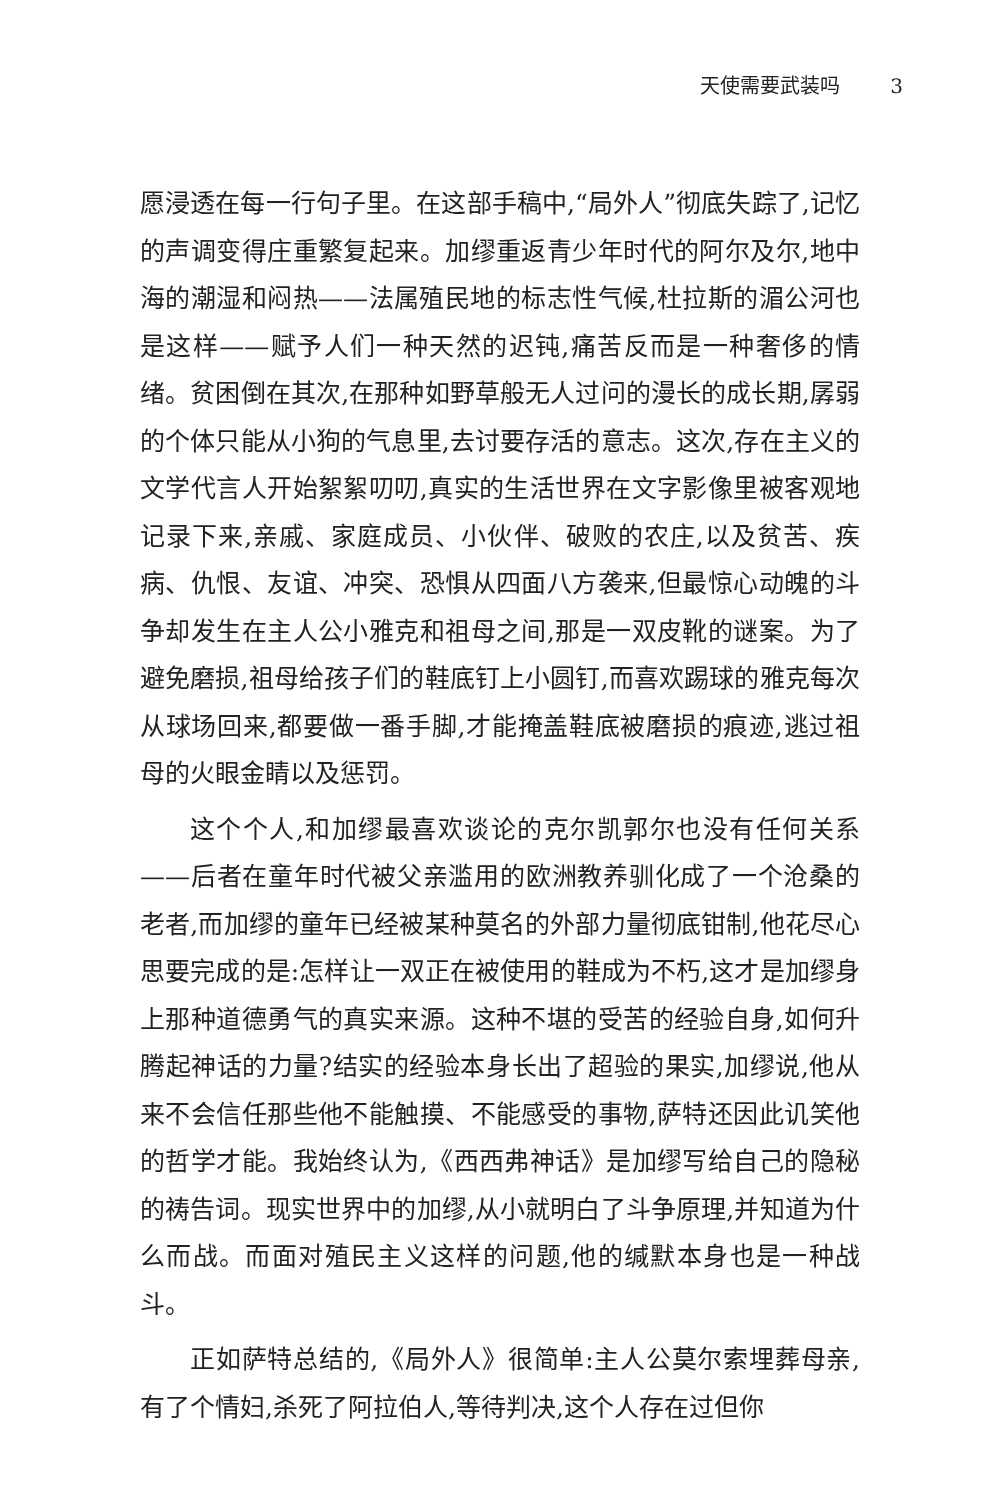天使需要武装吗 3
愿浸透在每一行句子里。在这部手稿中,“局外人”彻底失踪了,记忆的声调变得庄重繁复起来。加缪重返青少年时代的阿尔及尔,地中海的潮湿和闷热——法属殖民地的标志性气候,杜拉斯的湄公河也是这样——赋予人们一种天然的迟钝,痛苦反而是一种奢侈的情绪。贫困倒在其次,在那种如野草般无人过问的漫长的成长期,孱弱的个体只能从小狗的气息里,去讨要存活的意志。这次,存在主义的文学代言人开始絮絮叨叨,真实的生活世界在文字影像里被客观地记录下来,亲戚、家庭成员、小伙伴、破败的农庄,以及贫苦、疾病、仇恨、友谊、冲突、恐惧从四面八方袭来,但最惊心动魄的斗争却发生在主人公小雅克和祖母之间,那是一双皮靴的谜案。为了避免磨损,祖母给孩子们的鞋底钉上小圆钉,而喜欢踢球的雅克每次从球场回来,都要做一番手脚,才能掩盖鞋底被磨损的痕迹,逃过祖母的火眼金睛以及惩罚。
这个个人,和加缪最喜欢谈论的克尔凯郭尔也没有任何关系——后者在童年时代被父亲滥用的欧洲教养驯化成了一个沧桑的老者,而加缪的童年已经被某种莫名的外部力量彻底钳制,他花尽心思要完成的是:怎样让一双正在被使用的鞋成为不朽,这才是加缪身上那种道德勇气的真实来源。这种不堪的受苦的经验自身,如何升腾起神话的力量?结实的经验本身长出了超验的果实,加缪说,他从来不会信任那些他不能触摸、不能感受的事物,萨特还因此讥笑他的哲学才能。我始终认为,《西西弗神话》是加缪写给自己的隐秘的祷告词。现实世界中的加缪,从小就明白了斗争原理,并知道为什么而战。而面对殖民主义这样的问题,他的缄默本身也是一种战斗。
正如萨特总结的,《局外人》很简单:主人公莫尔索埋葬母亲,有了个情妇,杀死了阿拉伯人,等待判决,这个人存在过但你